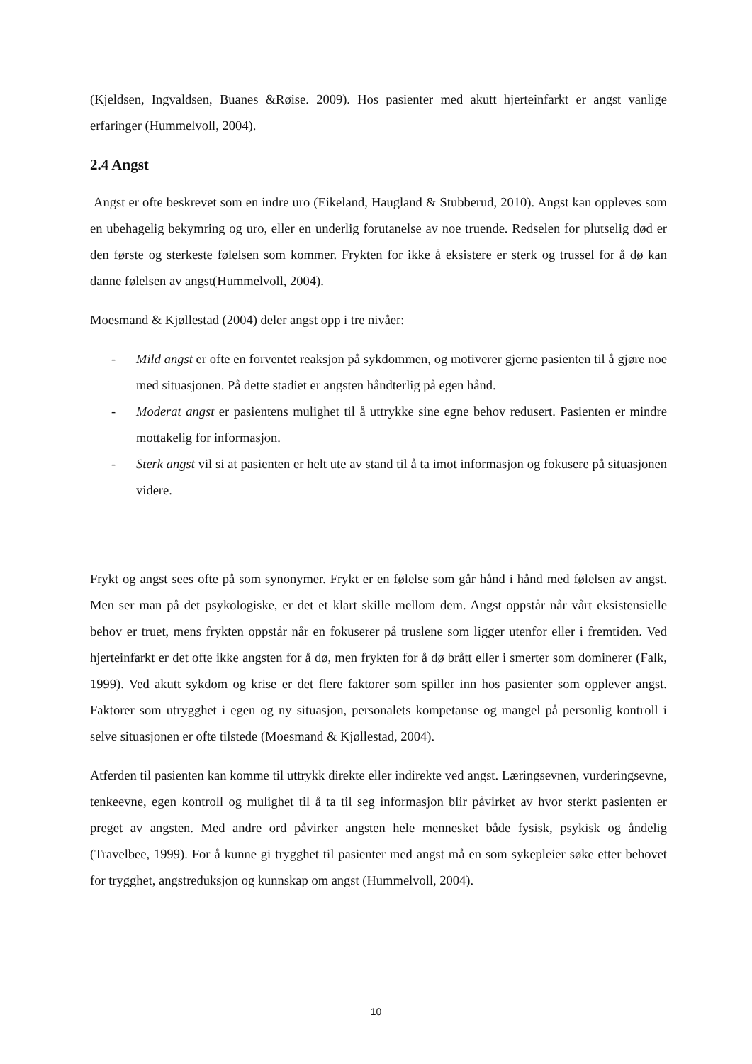(Kjeldsen, Ingvaldsen, Buanes &Røise. 2009). Hos pasienter med akutt hjerteinfarkt er angst vanlige erfaringer (Hummelvoll, 2004).
2.4 Angst
Angst er ofte beskrevet som en indre uro (Eikeland, Haugland & Stubberud, 2010). Angst kan oppleves som en ubehagelig bekymring og uro, eller en underlig forutanelse av noe truende. Redselen for plutselig død er den første og sterkeste følelsen som kommer. Frykten for ikke å eksistere er sterk og trussel for å dø kan danne følelsen av angst(Hummelvoll, 2004).
Moesmand & Kjøllestad (2004) deler angst opp i tre nivåer:
- Mild angst er ofte en forventet reaksjon på sykdommen, og motiverer gjerne pasienten til å gjøre noe med situasjonen. På dette stadiet er angsten håndterlig på egen hånd.
- Moderat angst er pasientens mulighet til å uttrykke sine egne behov redusert. Pasienten er mindre mottakelig for informasjon.
- Sterk angst vil si at pasienten er helt ute av stand til å ta imot informasjon og fokusere på situasjonen videre.
Frykt og angst sees ofte på som synonymer. Frykt er en følelse som går hånd i hånd med følelsen av angst. Men ser man på det psykologiske, er det et klart skille mellom dem. Angst oppstår når vårt eksistensielle behov er truet, mens frykten oppstår når en fokuserer på truslene som ligger utenfor eller i fremtiden. Ved hjerteinfarkt er det ofte ikke angsten for å dø, men frykten for å dø brått eller i smerter som dominerer (Falk, 1999). Ved akutt sykdom og krise er det flere faktorer som spiller inn hos pasienter som opplever angst. Faktorer som utrygghet i egen og ny situasjon, personalets kompetanse og mangel på personlig kontroll i selve situasjonen er ofte tilstede (Moesmand & Kjøllestad, 2004).
Atferden til pasienten kan komme til uttrykk direkte eller indirekte ved angst. Læringsevnen, vurderingsevne, tenkeevne, egen kontroll og mulighet til å ta til seg informasjon blir påvirket av hvor sterkt pasienten er preget av angsten. Med andre ord påvirker angsten hele mennesket både fysisk, psykisk og åndelig (Travelbee, 1999). For å kunne gi trygghet til pasienter med angst må en som sykepleier søke etter behovet for trygghet, angstreduksjon og kunnskap om angst (Hummelvoll, 2004).
10